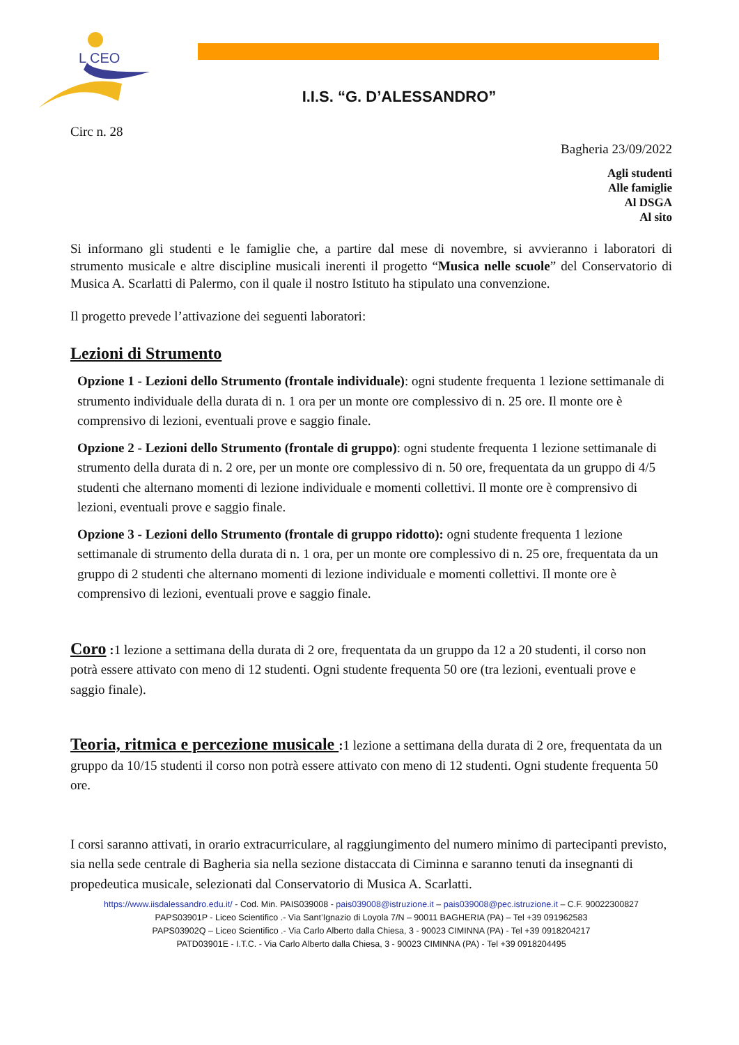L CEO
I.I.S. “G. D’ALESSANDRO”
Circ n. 28
Bagheria 23/09/2022
Agli studenti
Alle famiglie
Al DSGA
Al sito
Si informano gli studenti e le famiglie che, a partire dal mese di novembre, si avvieranno i laboratori di strumento musicale e altre discipline musicali inerenti il progetto “Musica nelle scuole” del Conservatorio di Musica A. Scarlatti di Palermo, con il quale il nostro Istituto ha stipulato una convenzione.
Il progetto prevede l’attivazione dei seguenti laboratori:
Lezioni di Strumento
Opzione 1 - Lezioni dello Strumento (frontale individuale): ogni studente frequenta 1 lezione settimanale di strumento individuale della durata di n. 1 ora per un monte ore complessivo di n. 25 ore. Il monte ore è comprensivo di lezioni, eventuali prove e saggio finale.
Opzione 2 - Lezioni dello Strumento (frontale di gruppo): ogni studente frequenta 1 lezione settimanale di strumento della durata di n. 2 ore, per un monte ore complessivo di n. 50 ore, frequentata da un gruppo di 4/5 studenti che alternano momenti di lezione individuale e momenti collettivi. Il monte ore è comprensivo di lezioni, eventuali prove e saggio finale.
Opzione 3 - Lezioni dello Strumento (frontale di gruppo ridotto): ogni studente frequenta 1 lezione settimanale di strumento della durata di n. 1 ora, per un monte ore complessivo di n. 25 ore, frequentata da un gruppo di 2 studenti che alternano momenti di lezione individuale e momenti collettivi. Il monte ore è comprensivo di lezioni, eventuali prove e saggio finale.
Coro : 1 lezione a settimana della durata di 2 ore, frequentata da un gruppo da 12 a 20 studenti, il corso non potrà essere attivato con meno di 12 studenti. Ogni studente frequenta 50 ore (tra lezioni, eventuali prove e saggio finale).
Teoria, ritmica e percezione musicale : 1 lezione a settimana della durata di 2 ore, frequentata da un gruppo da 10/15 studenti il corso non potrà essere attivato con meno di 12 studenti. Ogni studente frequenta 50 ore.
I corsi saranno attivati, in orario extracurriculare, al raggiungimento del numero minimo di partecipanti previsto, sia nella sede centrale di Bagheria sia nella sezione distaccata di Ciminna e saranno tenuti da insegnanti di propedeutica musicale, selezionati dal Conservatorio di Musica A. Scarlatti.
https://www.iisdalessandro.edu.it/ - Cod. Min. PAIS039008 - pais039008@istruzione.it – pais039008@pec.istruzione.it – C.F. 90022300827
PAPS03901P - Liceo Scientifico .- Via Sant’Ignazio di Loyola 7/N – 90011 BAGHERIA (PA) – Tel +39 091962583
PAPS03902Q – Liceo Scientifico .- Via Carlo Alberto dalla Chiesa, 3 - 90023 CIMINNA (PA) - Tel +39 0918204217
PATD03901E - I.T.C. - Via Carlo Alberto dalla Chiesa, 3 - 90023 CIMINNA (PA) - Tel +39 0918204495